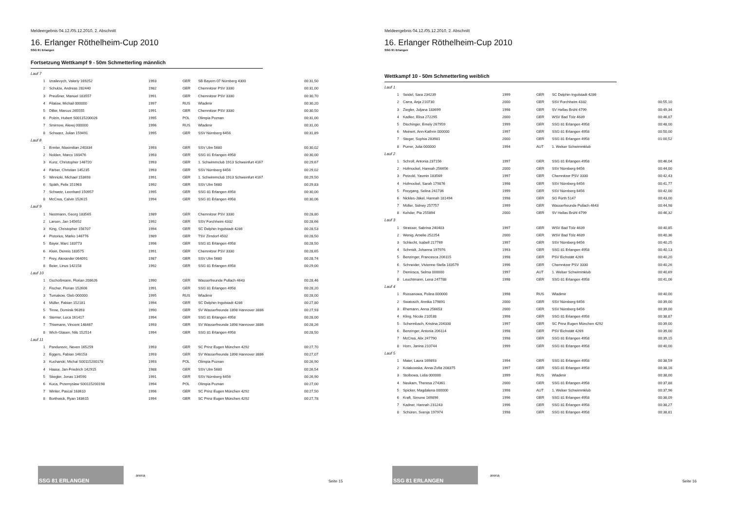Meldeergebnis 04.12./05.12.2010, 2. Abschnitt
16. Erlanger Röthelheim-Cup 2010
SSG 81 Erlangen
Fortsetzung Wettkampf 9 - 50m Schmetterling männlich
| Lauf 7 | | | | | |
| 1 | Izrailevych, Valeriy 169252 | 1993 | GER | SB Bayern 07 Nürnberg 4300 | 00:31,50 |
| 2 | Schulze, Andreas 282440 | 1982 | GER | Chemnitzer PSV 3330 | 00:31,00 |
| 3 | Preußner, Manuel 183557 | 1991 | GER | Chemnitzer PSV 3330 | 00:30,70 |
| 4 | Filatow, Michail 000000 | 1997 | RUS | Wladimir | 00:30,20 |
| 5 | Diller, Marcus 265555 | 1991 | GER | Chemnitzer PSV 3330 | 00:30,50 |
| 6 | Polzin, Hubert S00115200026 | 1995 | POL | Olimpia Poznan | 00:31,00 |
| 7 | Smirnow, Alexej 000000 | 1996 | RUS | Wladimir | 00:31,00 |
| 8 | Schwarz, Julian 159491 | 1995 | GER | SSV Nürnberg 6456 | 00:31,89 |
| Lauf 8 | | | | | |
| 1 | Ermler, Maximilian 240334 | 1993 | GER | SSV Ulm 5680 | 00:30,02 |
| 2 | Nolden, Marco 160476 | 1993 | GER | SSG 81 Erlangen 4958 | 00:30,00 |
| 3 | Kunz, Christopher 146720 | 1993 | GER | 1. Schwimmclub 1913 Schweinfurt 4167 | 00:29,67 |
| 4 | Färber, Christian 145235 | 1993 | GER | SSV Nürnberg 6456 | 00:29,02 |
| 5 | Winnizki, Michael 153693 | 1991 | GER | 1. Schwimmclub 1913 Schweinfurt 4167 | 00:29,50 |
| 6 | Späth, Felix 151963 | 1992 | GER | SSV Ulm 5680 | 00:29,83 |
| 7 | Schwetz, Leonhard 150957 | 1995 | GER | SSG 81 Erlangen 4958 | 00:30,00 |
| 8 | McCrea, Calvin 152615 | 1994 | GER | SSG 81 Erlangen 4958 | 00:30,06 |
| Lauf 9 | | | | | |
| 1 | Nestmann, Georg 183565 | 1989 | GER | Chemnitzer PSV 3330 | 00:28,80 |
| 2 | Larsen, Jan 145652 | 1992 | GER | SSV Forchheim 4332 | 00:28,66 |
| 3 | King, Christopher 156707 | 1994 | GER | SC Delphin Ingolstadt 4286 | 00:28,53 |
| 4 | Pistorius, Marko 146776 | 1989 | GER | TSV Zirndorf 4502 | 00:28,50 |
| 5 | Bayer, Marc 183773 | 1996 | GER | SSG 81 Erlangen 4958 | 00:28,50 |
| 6 | Klein, Dennis 183575 | 1991 | GER | Chemnitzer PSV 3330 | 00:28,65 |
| 7 | Frey, Alexander 064091 | 1987 | GER | SSV Ulm 5680 | 00:28,74 |
| 8 | Beier, Linus 142158 | 1992 | GER | SSG 81 Erlangen 4958 | 00:29,00 |
| Lauf 10 | | | | | |
| 1 | Gschoßmann, Florian 208626 | 1990 | GER | Wasserfreunde Pullach 4643 | 00:28,46 |
| 2 | Fischer, Florian 152606 | 1991 | GER | SSG 81 Erlangen 4958 | 00:28,20 |
| 3 | Tumakow, Gleb 000000 | 1995 | RUS | Wladimir | 00:28,00 |
| 4 | Müller, Fabian 152181 | 1994 | GER | SC Delphin Ingolstadt 4286 | 00:27,80 |
| 5 | Tinne, Dominik 96393 | 1990 | GER | SV Wasserfreunde 1898 Hannover 3886 | 00:27,93 |
| 6 | Sterner, Luca 161417 | 1994 | GER | SSG 81 Erlangen 4958 | 00:28,00 |
| 7 | Thiemann, Vincent 148467 | 1993 | GER | SV Wasserfreunde 1898 Hannover 3886 | 00:28,26 |
| 8 | Wich-Glasen, Nils 152514 | 1994 | GER | SSG 81 Erlangen 4958 | 00:28,50 |
| Lauf 11 | | | | | |
| 1 | Pandurevic, Neven 165259 | 1993 | GER | SC Prinz Eugen München 4292 | 00:27,70 |
| 2 | Eggers, Fabian 146153 | 1993 | GER | SV Wasserfreunde 1898 Hannover 3886 | 00:27,07 |
| 3 | Kucharski, Michal S00115200178 | 1993 | POL | Olimpia Poznan | 00:26,90 |
| 4 | Haase, Jan-Friedrich 142915 | 1988 | GER | SSV Ulm 5680 | 00:26,54 |
| 5 | Stiegler, Jonas 134590 | 1991 | GER | SSV Nürnberg 6456 | 00:26,90 |
| 6 | Kuca, Przemyslaw S00115200198 | 1994 | POL | Olimpia Poznan | 00:27,00 |
| 7 | Winter, Pascal 163610 | 1996 | GER | SC Prinz Eugen München 4292 | 00:27,50 |
| 8 | Borthwick, Ryan 163615 | 1994 | GER | SC Prinz Eugen München 4292 | 00:27,78 |
SSG 81 ERLANGEN
arena
Seite 15
Meldeergebnis 04.12./05.12.2010, 2. Abschnitt
16. Erlanger Röthelheim-Cup 2010
SSG 81 Erlangen
Wettkampf 10 - 50m Schmetterling weiblich
| Lauf 1 | | | | | |
| 1 | Seidel, Sara 234239 | 1999 | GER | SC Delphin Ingolstadt 4286 | |
| 2 | Carra, Anja 210730 | 2000 | GER | SSV Forchheim 4332 | 00:55,10 |
| 3 | Ziegler, Juljana 183699 | 1998 | GER | SV Hellas Brühl 4799 | 00:49,34 |
| 4 | Kadlec, Elisa 272295 | 2000 | GER | WSV Bad Tölz 4639 | 00:46,87 |
| 5 | Dischinger, Emely 267959 | 1999 | GER | SSG 81 Erlangen 4958 | 00:48,00 |
| 6 | Meinert, Ann-Kathrin 000000 | 1997 | GER | SSG 81 Erlangen 4958 | 00:50,00 |
| 7 | Steger, Sophia 283981 | 2000 | GER | SSG 81 Erlangen 4958 | 01:00,52 |
| 8 | Purrer, Julia 000000 | 1994 | AUT | 1. Welser Schwimmklub | |
| Lauf 2 | | | | | |
| 1 | Schroll, Antonia 237156 | 1997 | GER | SSG 81 Erlangen 4958 | 00:46,04 |
| 2 | Hofmockel, Hannah 256656 | 2000 | GER | SSV Nürnberg 6456 | 00:44,00 |
| 3 | Petzold, Yasmin 183569 | 1997 | GER | Chemnitzer PSV 3330 | 00:42,43 |
| 4 | Hofmockel, Sarah 179876 | 1998 | GER | SSV Nürnberg 6456 | 00:41,77 |
| 5 | Freygang, Selina 241736 | 1999 | GER | SSV Nürnberg 6456 | 00:42,00 |
| 6 | Nickles-Jäkel, Hannah 181494 | 1998 | GER | SG Fürth 5147 | 00:43,00 |
| 7 | Möller, Sidney 257757 | 1999 | GER | Wasserfreunde Pullach 4643 | 00:44,98 |
| 8 | Kehder, Pia 255894 | 2000 | GER | SV Hellas Brühl 4799 | 00:46,32 |
| Lauf 3 | | | | | |
| 1 | Strasser, Sabrina 240403 | 1997 | GER | WSV Bad Tölz 4639 | 00:40,85 |
| 2 | Wenig, Amelie 252254 | 2000 | GER | WSV Bad Tölz 4639 | 00:40,36 |
| 3 | Schlecht, Isabell 217769 | 1997 | GER | SSV Nürnberg 6456 | 00:40,25 |
| 4 | Schmidt, Johanna 197976 | 1993 | GER | SSG 81 Erlangen 4958 | 00:40,13 |
| 5 | Benzinger, Francesca 206115 | 1998 | GER | PSV Eichstätt 4269 | 00:40,20 |
| 6 | Schneider, Vivienne-Stella 183579 | 1996 | GER | Chemnitzer PSV 3330 | 00:40,26 |
| 7 | Demiraca, Selma 000000 | 1997 | AUT | 1. Welser Schwimmklub | 00:40,69 |
| 8 | Leuchtmann, Lena 247788 | 1998 | GER | SSG 81 Erlangen 4958 | 00:41,06 |
| Lauf 4 | | | | | |
| 1 | Russanowa, Polina 000000 | 1998 | RUS | Wladimir | 00:40,00 |
| 2 | Swatosch, Annika 179891 | 2000 | GER | SSV Nürnberg 6456 | 00:39,00 |
| 3 | Ehemann, Anna 256653 | 2000 | GER | SSV Nürnberg 6456 | 00:39,00 |
| 4 | Kling, Nicole 210538 | 1998 | GER | SSG 81 Erlangen 4958 | 00:38,87 |
| 5 | Schermbach, Kristina 204338 | 1997 | GER | SC Prinz Eugen München 4292 | 00:39,00 |
| 6 | Benzinger, Antonia 206114 | 1998 | GER | PSV Eichstätt 4269 | 00:39,00 |
| 7 | McCrea, Alix 247790 | 1998 | GER | SSG 81 Erlangen 4958 | 00:39,15 |
| 8 | Horn, Janina 210744 | 1999 | GER | SSG 81 Erlangen 4958 | 00:40,00 |
| Lauf 5 | | | | | |
| 1 | Maier, Laura 169893 | 1994 | GER | SSG 81 Erlangen 4958 | 00:38,59 |
| 2 | Kolakowska, Anna-Zofia 208375 | 1997 | GER | SSG 81 Erlangen 4958 | 00:38,16 |
| 3 | Stolbowa, Lidia 000000 | 1999 | RUS | Wladimir | 00:38,00 |
| 4 | Neukam, Theresa 274361 | 2000 | GER | SSG 81 Erlangen 4958 | 00:37,88 |
| 5 | Spicker, Magdalena 000000 | 1998 | AUT | 1. Welser Schwimmklub | 00:37,96 |
| 6 | Kraft, Simone 169896 | 1996 | GER | SSG 81 Erlangen 4958 | 00:38,09 |
| 7 | Kadner, Hannah 231243 | 1996 | GER | SSG 81 Erlangen 4958 | 00:38,27 |
| 8 | Schüren, Svenja 197974 | 1998 | GER | SSG 81 Erlangen 4958 | 00:38,81 |
SSG 81 ERLANGEN
arena
Seite 16